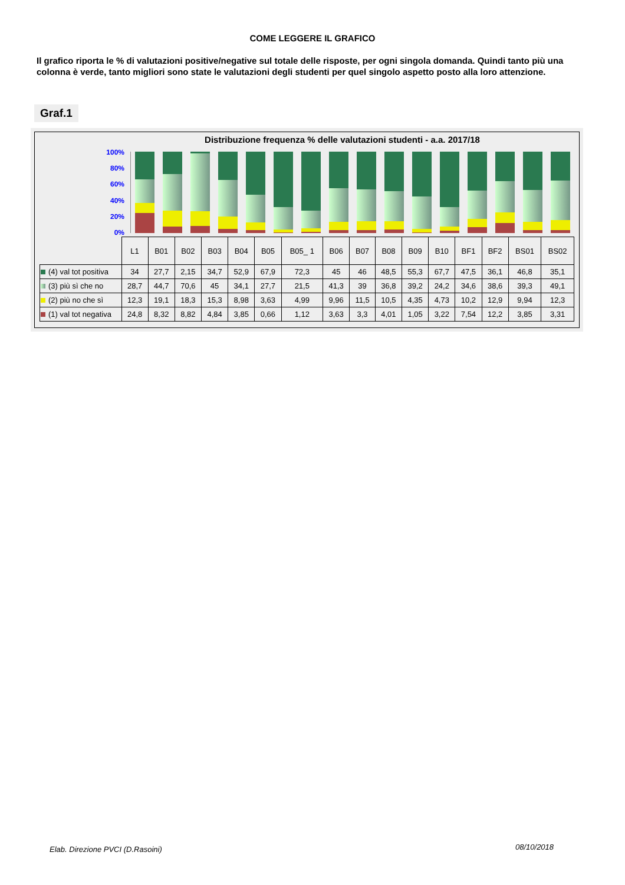COME LEGGERE IL GRAFICO
Il grafico riporta le % di valutazioni positive/negative sul totale delle risposte, per ogni singola domanda. Quindi tanto più una colonna è verde, tanto migliori sono state le valutazioni degli studenti per quel singolo aspetto posto alla loro attenzione.
Graf.1
Distribuzione frequenza % delle valutazioni studenti - a.a. 2017/18
100%
80%
60%
40%
20%
0%
| | L1 | B01 | B02 | B03 | B04 | B05 | B05_ 1 | B06 | B07 | B08 | B09 | B10 | BF1 | BF2 | BS01 | BS02 |
| --- | --- | --- | --- | --- | --- | --- | --- | --- | --- | --- | --- | --- | --- | --- | --- | --- |
| (4) val tot positiva | 34 | 27,7 | 2,15 | 34,7 | 52,9 | 67,9 | 72,3 | 45 | 46 | 48,5 | 55,3 | 67,7 | 47,5 | 36,1 | 46,8 | 35,1 |
| (3) più sì che no | 28,7 | 44,7 | 70,6 | 45 | 34,1 | 27,7 | 21,5 | 41,3 | 39 | 36,8 | 39,2 | 24,2 | 34,6 | 38,6 | 39,3 | 49,1 |
| (2) più no che sì | 12,3 | 19,1 | 18,3 | 15,3 | 8,98 | 3,63 | 4,99 | 9,96 | 11,5 | 10,5 | 4,35 | 4,73 | 10,2 | 12,9 | 9,94 | 12,3 |
| (1) val tot negativa | 24,8 | 8,32 | 8,82 | 4,84 | 3,85 | 0,66 | 1,12 | 3,63 | 3,3 | 4,01 | 1,05 | 3,22 | 7,54 | 12,2 | 3,85 | 3,31 |
Elab. Direzione PVCI (D.Rasoini)
08/10/2018